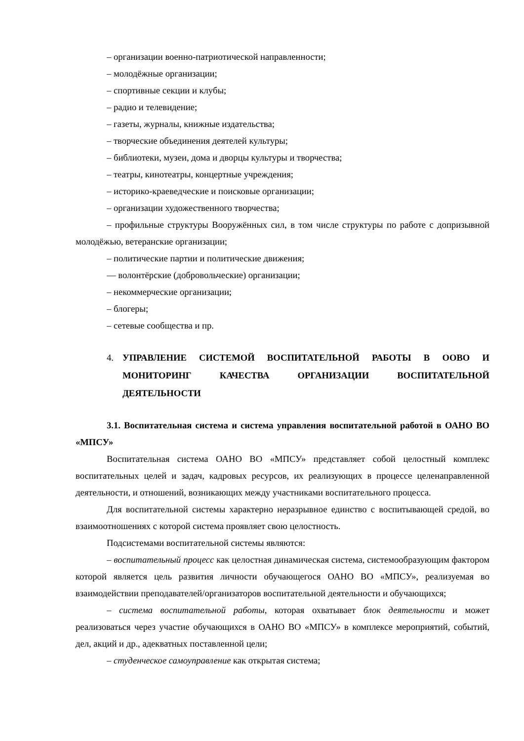– организации военно-патриотической направленности;
– молодёжные организации;
– спортивные секции и клубы;
– радио и телевидение;
– газеты, журналы, книжные издательства;
– творческие объединения деятелей культуры;
– библиотеки, музеи, дома и дворцы культуры и творчества;
– театры, кинотеатры, концертные учреждения;
– историко-краеведческие и поисковые организации;
– организации художественного творчества;
– профильные структуры Вооружённых сил, в том числе структуры по работе с допризывной молодёжью, ветеранские организации;
– политические партии и политические движения;
— волонтёрские (добровольческие) организации;
– некоммерческие организации;
– блогеры;
– сетевые сообщества и пр.
4. УПРАВЛЕНИЕ СИСТЕМОЙ ВОСПИТАТЕЛЬНОЙ РАБОТЫ В ООВО И МОНИТОРИНГ КАЧЕСТВА ОРГАНИЗАЦИИ ВОСПИТАТЕЛЬНОЙ ДЕЯТЕЛЬНОСТИ
3.1. Воспитательная система и система управления воспитательной работой в ОАНО ВО «МПСУ»
Воспитательная система ОАНО ВО «МПСУ» представляет собой целостный комплекс воспитательных целей и задач, кадровых ресурсов, их реализующих в процессе целенаправленной деятельности, и отношений, возникающих между участниками воспитательного процесса.
Для воспитательной системы характерно неразрывное единство с воспитывающей средой, во взаимоотношениях с которой система проявляет свою целостность.
Подсистемами воспитательной системы являются:
– воспитательный процесс как целостная динамическая система, системообразующим фактором которой является цель развития личности обучающегося ОАНО ВО «МПСУ», реализуемая во взаимодействии преподавателей/организаторов воспитательной деятельности и обучающихся;
– система воспитательной работы, которая охватывает блок деятельности и может реализоваться через участие обучающихся в ОАНО ВО «МПСУ» в комплексе мероприятий, событий, дел, акций и др., адекватных поставленной цели;
– студенческое самоуправление как открытая система;